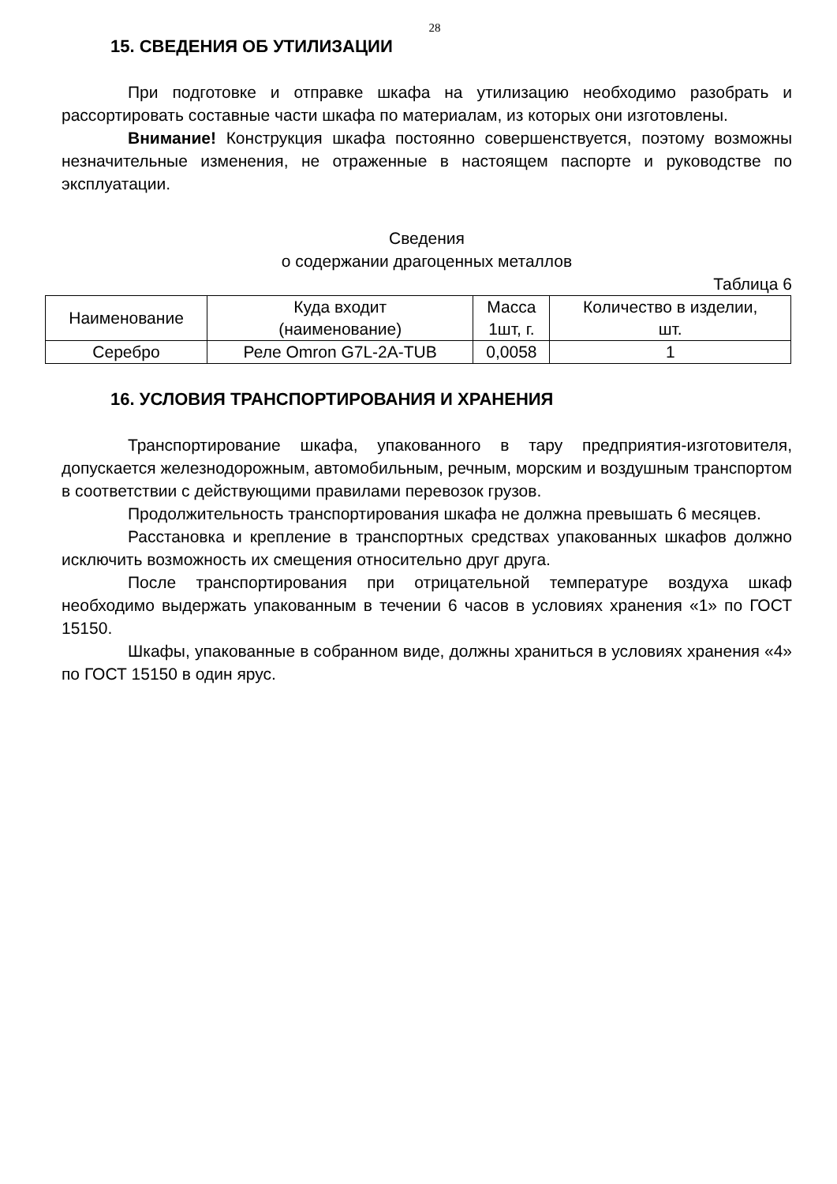28
15. СВЕДЕНИЯ ОБ УТИЛИЗАЦИИ
При подготовке и отправке шкафа на утилизацию необходимо разобрать и рассортировать составные части шкафа по материалам, из которых они изготовлены.
Внимание! Конструкция шкафа постоянно совершенствуется, поэтому возможны незначительные изменения, не отраженные в настоящем паспорте и руководстве по эксплуатации.
Сведения
о содержании драгоценных металлов
Таблица 6
| Наименование | Куда входит (наименование) | Масса 1шт, г. | Количество в изделии, шт. |
| --- | --- | --- | --- |
| Серебро | Реле Omron G7L-2A-TUB | 0,0058 | 1 |
16. УСЛОВИЯ ТРАНСПОРТИРОВАНИЯ И ХРАНЕНИЯ
Транспортирование шкафа, упакованного в тару предприятия-изготовителя, допускается железнодорожным, автомобильным, речным, морским и воздушным транспортом в соответствии с действующими правилами перевозок грузов.
Продолжительность транспортирования шкафа не должна превышать 6 месяцев.
Расстановка и крепление в транспортных средствах упакованных шкафов должно исключить возможность их смещения относительно друг друга.
После транспортирования при отрицательной температуре воздуха шкаф необходимо выдержать упакованным в течении 6 часов в условиях хранения «1» по ГОСТ 15150.
Шкафы, упакованные в собранном виде, должны храниться в условиях хранения «4» по ГОСТ 15150 в один ярус.